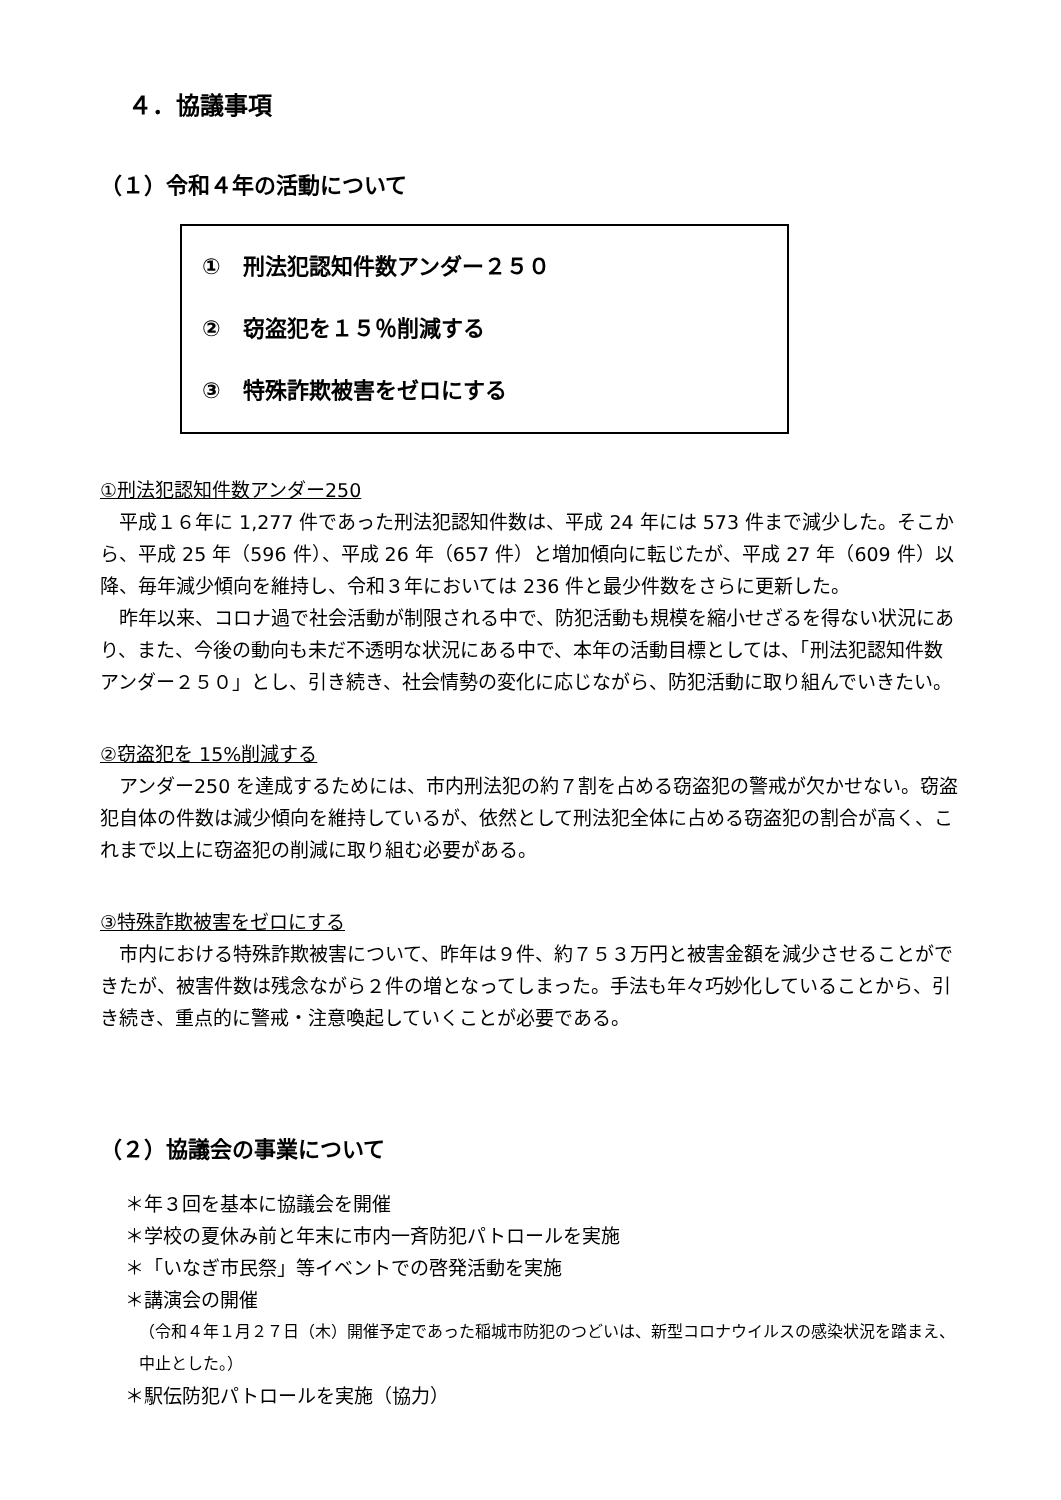４．協議事項
（１）令和４年の活動について
①　刑法犯認知件数アンダー２５０
②　窃盗犯を１５％削減する
③　特殊詐欺被害をゼロにする
①刑法犯認知件数アンダー250
平成１６年に 1,277 件であった刑法犯認知件数は、平成 24 年には 573 件まで減少した。そこから、平成 25 年（596 件）、平成 26 年（657 件）と増加傾向に転じたが、平成 27 年（609 件）以降、毎年減少傾向を維持し、令和３年においては 236 件と最少件数をさらに更新した。
昨年以来、コロナ過で社会活動が制限される中で、防犯活動も規模を縮小せざるを得ない状況にあり、また、今後の動向も未だ不透明な状況にある中で、本年の活動目標としては、「刑法犯認知件数アンダー２５０」とし、引き続き、社会情勢の変化に応じながら、防犯活動に取り組んでいきたい。
②窃盗犯を 15%削減する
アンダー250 を達成するためには、市内刑法犯の約７割を占める窃盗犯の警戒が欠かせない。窃盗犯自体の件数は減少傾向を維持しているが、依然として刑法犯全体に占める窃盗犯の割合が高く、これまで以上に窃盗犯の削減に取り組む必要がある。
③特殊詐欺被害をゼロにする
市内における特殊詐欺被害について、昨年は９件、約７５３万円と被害金額を減少させることができたが、被害件数は残念ながら２件の増となってしまった。手法も年々巧妙化していることから、引き続き、重点的に警戒・注意喚起していくことが必要である。
（２）協議会の事業について
＊年３回を基本に協議会を開催
＊学校の夏休み前と年末に市内一斉防犯パトロールを実施
＊「いなぎ市民祭」等イベントでの啓発活動を実施
＊講演会の開催
（令和４年１月２７日（木）開催予定であった稲城市防犯のつどいは、新型コロナウイルスの感染状況を踏まえ、中止とした。）
＊駅伝防犯パトロールを実施（協力）